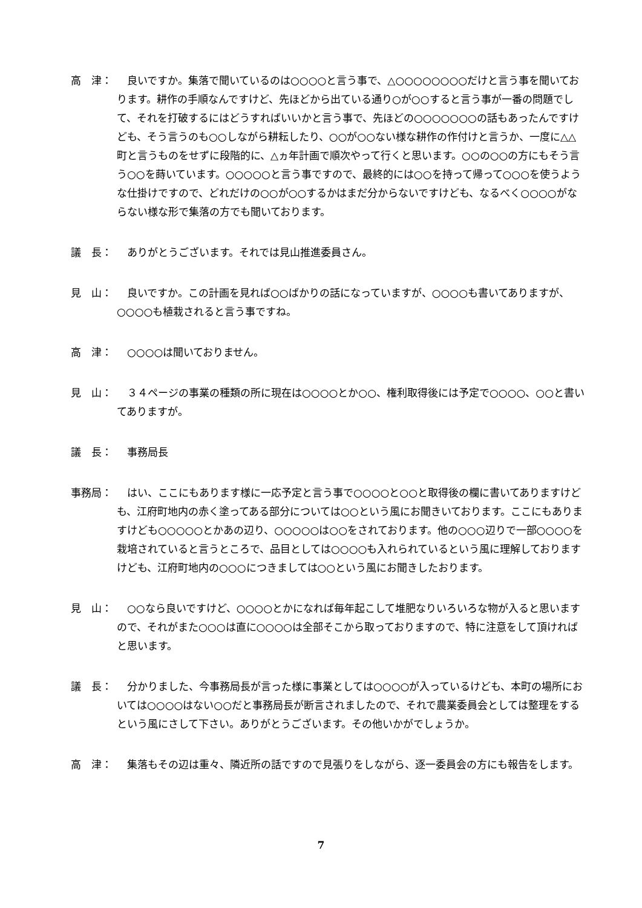高　津： 　良いですか。集落で聞いているのは○○○○と言う事で、△○○○○○○○○だけと言う事を聞いております。耕作の手順なんですけど、先ほどから出ている通り○が○○すると言う事が一番の問題でして、それを打破するにはどうすればいいかと言う事で、先ほどの○○○○○○○の話もあったんですけども、そう言うのも○○しながら耕耘したり、○○が○○ない様な耕作の作付けと言うか、一度に△△町と言うものをせずに段階的に、△ヵ年計画で順次やって行くと思います。○○の○○の方にもそう言う○○を蒔いています。○○○○○と言う事ですので、最終的には○○を持って帰って○○○を使うような仕掛けですので、どれだけの○○が○○するかはまだ分からないですけども、なるべく○○○○がならない様な形で集落の方でも聞いております。
議　長： 　ありがとうございます。それでは見山推進委員さん。
見　山： 　良いですか。この計画を見れば○○ばかりの話になっていますが、○○○○も書いてありますが、○○○○も植栽されると言う事ですね。
高　津： 　○○○○は聞いておりません。
見　山： 　３４ページの事業の種類の所に現在は○○○○とか○○、権利取得後には予定で○○○○、○○と書いてありますが。
議　長： 　事務局長
事務局： 　はい、ここにもあります様に一応予定と言う事で○○○○と○○と取得後の欄に書いてありますけども、江府町地内の赤く塗ってある部分については○○という風にお聞きいております。ここにもありますけども○○○○○とかあの辺り、○○○○○は○○をされております。他の○○○辺りで一部○○○○を栽培されていると言うところで、品目としては○○○○も入れられているという風に理解しておりますけども、江府町地内の○○○につきましては○○という風にお聞きしたおります。
見　山： 　○○なら良いですけど、○○○○とかになれば毎年起こして堆肥なりいろいろな物が入ると思いますので、それがまた○○○は直に○○○○は全部そこから取っておりますので、特に注意をして頂ければと思います。
議　長： 　分かりました、今事務局長が言った様に事業としては○○○○が入っているけども、本町の場所においては○○○○はない○○だと事務局長が断言されましたので、それで農業委員会としては整理をするという風にさして下さい。ありがとうございます。その他いかがでしょうか。
高　津： 　集落もその辺は重々、隣近所の話ですので見張りをしながら、逐一委員会の方にも報告をします。
7